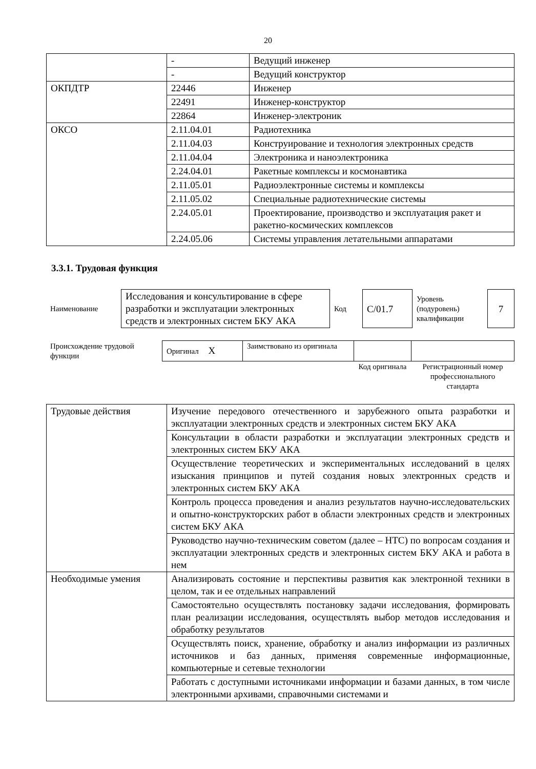20
| | - | Ведущий инженер |
| | - | Ведущий конструктор |
| ОКПДТР | 22446 | Инженер |
| | 22491 | Инженер-конструктор |
| | 22864 | Инженер-электроник |
| ОКСО | 2.11.04.01 | Радиотехника |
| | 2.11.04.03 | Конструирование и технология электронных средств |
| | 2.11.04.04 | Электроника и наноэлектроника |
| | 2.24.04.01 | Ракетные комплексы и космонавтика |
| | 2.11.05.01 | Радиоэлектронные системы и комплексы |
| | 2.11.05.02 | Специальные радиотехнические системы |
| | 2.24.05.01 | Проектирование, производство и эксплуатация ракет и ракетно-космических комплексов |
| | 2.24.05.06 | Системы управления летательными аппаратами |
3.3.1. Трудовая функция
| Наименование | Исследования и консультирование в сфере разработки и эксплуатации электронных средств и электронных систем БКУ АКА | Код | C/01.7 | Уровень (подуровень) квалификации | 7 |
| Происхождение трудовой функции | Оригинал X | Заимствовано из оригинала | | |
| | | | Код оригинала | Регистрационный номер профессионального стандарта |
| Трудовые действия | Изучение передового отечественного и зарубежного опыта разработки и эксплуатации электронных средств и электронных систем БКУ АКА |
| | Консультации в области разработки и эксплуатации электронных средств и электронных систем БКУ АКА |
| | Осуществление теоретических и экспериментальных исследований в целях изыскания принципов и путей создания новых электронных средств и электронных систем БКУ АКА |
| | Контроль процесса проведения и анализ результатов научно-исследовательских и опытно-конструкторских работ в области электронных средств и электронных систем БКУ АКА |
| | Руководство научно-техническим советом (далее – НТС) по вопросам создания и эксплуатации электронных средств и электронных систем БКУ АКА и работа в нем |
| Необходимые умения | Анализировать состояние и перспективы развития как электронной техники в целом, так и ее отдельных направлений |
| | Самостоятельно осуществлять постановку задачи исследования, формировать план реализации исследования, осуществлять выбор методов исследования и обработку результатов |
| | Осуществлять поиск, хранение, обработку и анализ информации из различных источников и баз данных, применяя современные информационные, компьютерные и сетевые технологии |
| | Работать с доступными источниками информации и базами данных, в том числе электронными архивами, справочными системами и |